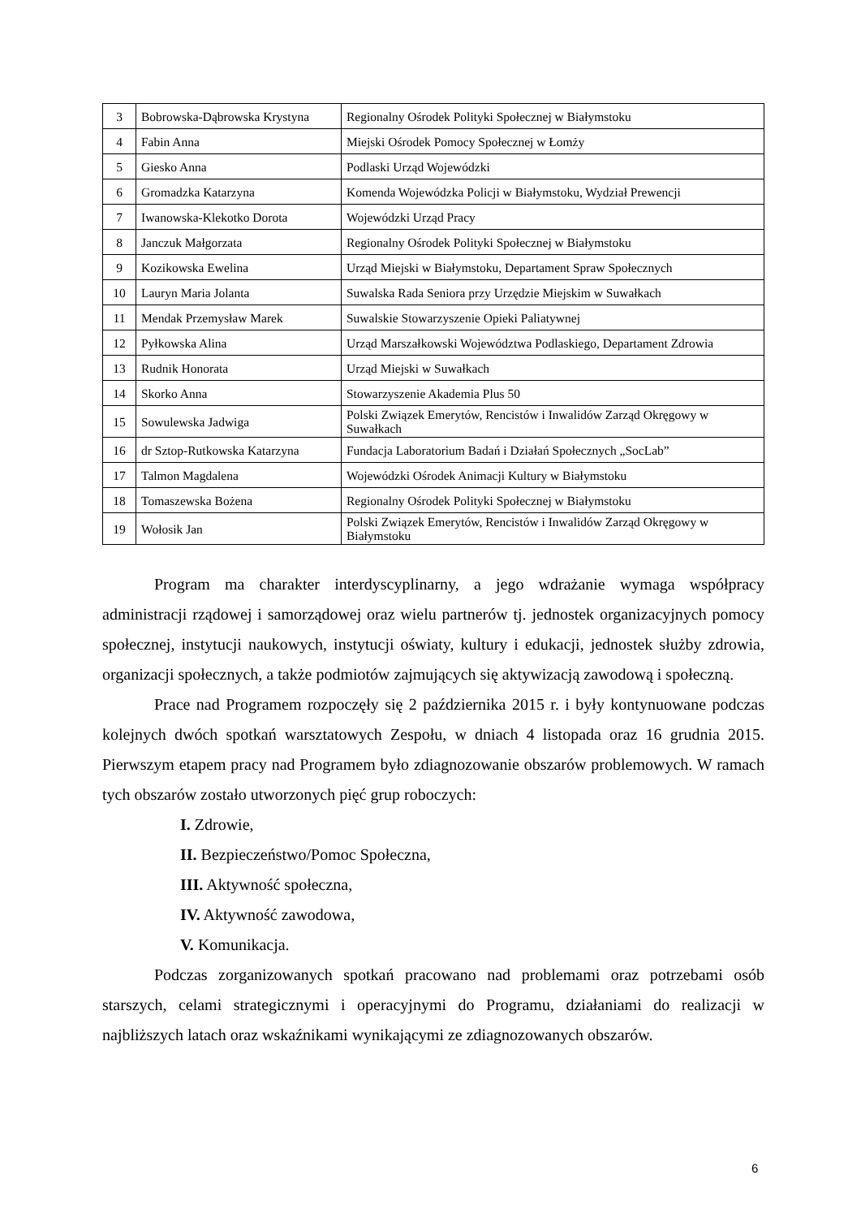| 3 | Bobrowska-Dąbrowska Krystyna | Regionalny Ośrodek Polityki Społecznej w Białymstoku |
| 4 | Fabin Anna | Miejski Ośrodek Pomocy Społecznej w Łomży |
| 5 | Giesko Anna | Podlaski Urząd Wojewódzki |
| 6 | Gromadzka Katarzyna | Komenda Wojewódzka Policji w Białymstoku, Wydział Prewencji |
| 7 | Iwanowska-Klekotko Dorota | Wojewódzki Urząd Pracy |
| 8 | Janczuk Małgorzata | Regionalny Ośrodek Polityki Społecznej w Białymstoku |
| 9 | Kozikowska Ewelina | Urząd Miejski w Białymstoku, Departament Spraw Społecznych |
| 10 | Lauryn Maria Jolanta | Suwalska Rada Seniora przy Urzędzie Miejskim w Suwałkach |
| 11 | Mendak Przemysław Marek | Suwalskie Stowarzyszenie Opieki Paliatywnej |
| 12 | Pyłkowska Alina | Urząd Marszałkowski Województwa Podlaskiego, Departament Zdrowia |
| 13 | Rudnik Honorata | Urząd Miejski w Suwałkach |
| 14 | Skorko Anna | Stowarzyszenie Akademia Plus 50 |
| 15 | Sowulewska Jadwiga | Polski Związek Emerytów, Rencistów i Inwalidów Zarząd Okręgowy w Suwałkach |
| 16 | dr Sztop-Rutkowska Katarzyna | Fundacja Laboratorium Badań i Działań Społecznych „SocLab” |
| 17 | Talmon Magdalena | Wojewódzki Ośrodek Animacji Kultury w Białymstoku |
| 18 | Tomaszewska Bożena | Regionalny Ośrodek Polityki Społecznej w Białymstoku |
| 19 | Wołosik Jan | Polski Związek Emerytów, Rencistów i Inwalidów Zarząd Okręgowy w Białymstoku |
Program ma charakter interdyscyplinarny, a jego wdrażanie wymaga współpracy administracji rządowej i samorządowej oraz wielu partnerów tj. jednostek organizacyjnych pomocy społecznej, instytucji naukowych, instytucji oświaty, kultury i edukacji, jednostek służby zdrowia, organizacji społecznych, a także podmiotów zajmujących się aktywizacją zawodową i społeczną.
Prace nad Programem rozpoczęły się 2 października 2015 r. i były kontynuowane podczas kolejnych dwóch spotkań warsztatowych Zespołu, w dniach 4 listopada oraz 16 grudnia 2015. Pierwszym etapem pracy nad Programem było zdiagnozowanie obszarów problemowych. W ramach tych obszarów zostało utworzonych pięć grup roboczych:
I. Zdrowie,
II. Bezpieczeństwo/Pomoc Społeczna,
III. Aktywność społeczna,
IV. Aktywność zawodowa,
V. Komunikacja.
Podczas zorganizowanych spotkań pracowano nad problemami oraz potrzebami osób starszych, celami strategicznymi i operacyjnymi do Programu, działaniami do realizacji w najbliższych latach oraz wskaźnikami wynikającymi ze zdiagnozowanych obszarów.
6